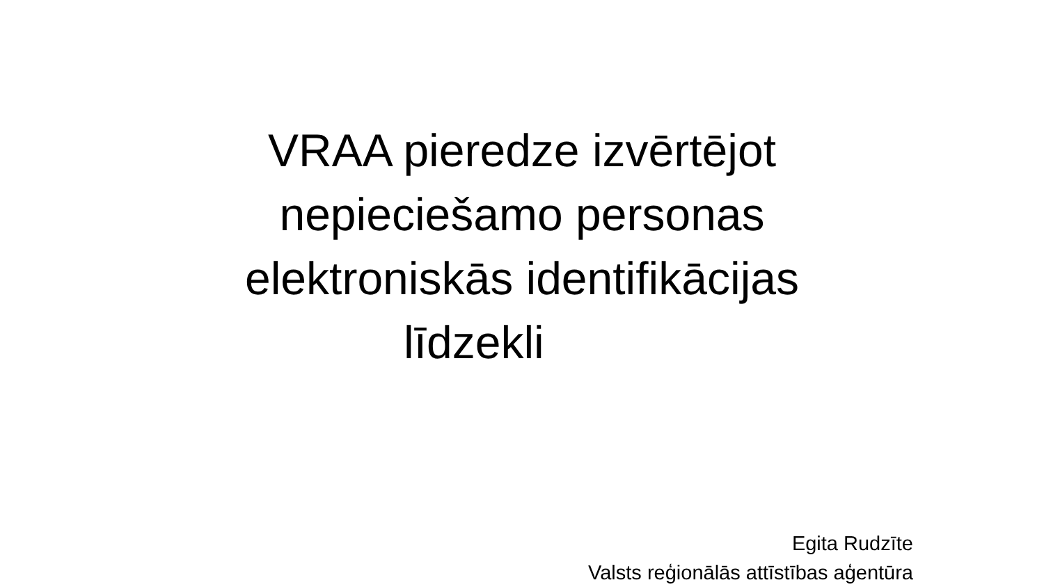VRAA pieredze izvērtējot
nepieciešamo personas
elektroniskās identifikācijas
līdzekli
Egita Rudzīte
Valsts reģionālās attīstības aģentūra